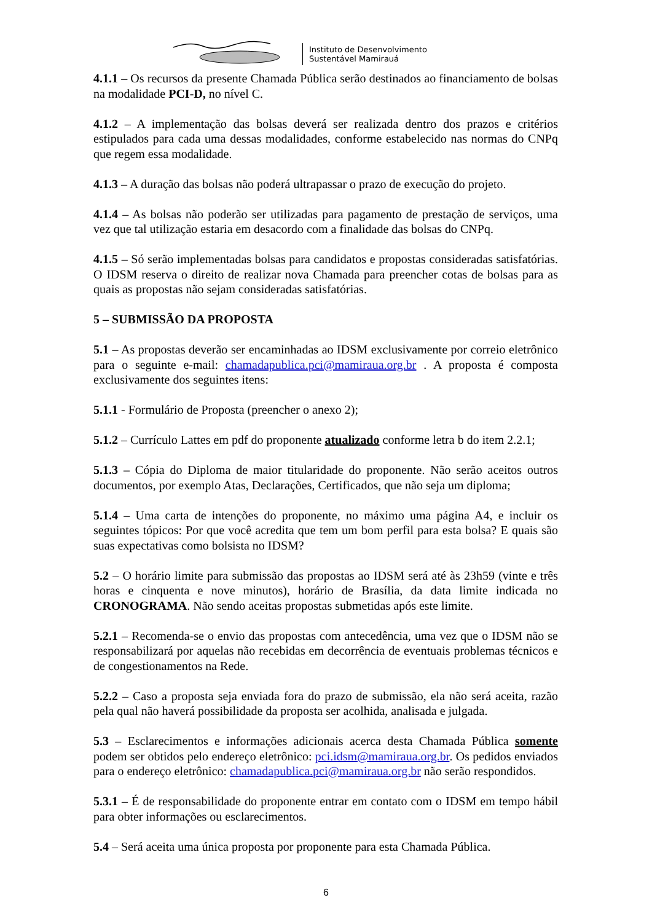Instituto de Desenvolvimento
Sustentável Mamirauá
4.1.1 – Os recursos da presente Chamada Pública serão destinados ao financiamento de bolsas na modalidade PCI-D, no nível C.
4.1.2 – A implementação das bolsas deverá ser realizada dentro dos prazos e critérios estipulados para cada uma dessas modalidades, conforme estabelecido nas normas do CNPq que regem essa modalidade.
4.1.3 – A duração das bolsas não poderá ultrapassar o prazo de execução do projeto.
4.1.4 – As bolsas não poderão ser utilizadas para pagamento de prestação de serviços, uma vez que tal utilização estaria em desacordo com a finalidade das bolsas do CNPq.
4.1.5 – Só serão implementadas bolsas para candidatos e propostas consideradas satisfatórias. O IDSM reserva o direito de realizar nova Chamada para preencher cotas de bolsas para as quais as propostas não sejam consideradas satisfatórias.
5 – SUBMISSÃO DA PROPOSTA
5.1 – As propostas deverão ser encaminhadas ao IDSM exclusivamente por correio eletrônico para o seguinte e-mail: chamadapublica.pci@mamiraua.org.br . A proposta é composta exclusivamente dos seguintes itens:
5.1.1 - Formulário de Proposta (preencher o anexo 2);
5.1.2 – Currículo Lattes em pdf do proponente atualizado conforme letra b do item 2.2.1;
5.1.3 – Cópia do Diploma de maior titularidade do proponente. Não serão aceitos outros documentos, por exemplo Atas, Declarações, Certificados, que não seja um diploma;
5.1.4 – Uma carta de intenções do proponente, no máximo uma página A4, e incluir os seguintes tópicos: Por que você acredita que tem um bom perfil para esta bolsa? E quais são suas expectativas como bolsista no IDSM?
5.2 – O horário limite para submissão das propostas ao IDSM será até às 23h59 (vinte e três horas e cinquenta e nove minutos), horário de Brasília, da data limite indicada no CRONOGRAMA. Não sendo aceitas propostas submetidas após este limite.
5.2.1 – Recomenda-se o envio das propostas com antecedência, uma vez que o IDSM não se responsabilizará por aquelas não recebidas em decorrência de eventuais problemas técnicos e de congestionamentos na Rede.
5.2.2 – Caso a proposta seja enviada fora do prazo de submissão, ela não será aceita, razão pela qual não haverá possibilidade da proposta ser acolhida, analisada e julgada.
5.3 – Esclarecimentos e informações adicionais acerca desta Chamada Pública somente podem ser obtidos pelo endereço eletrônico: pci.idsm@mamiraua.org.br. Os pedidos enviados para o endereço eletrônico: chamadapublica.pci@mamiraua.org.br não serão respondidos.
5.3.1 – É de responsabilidade do proponente entrar em contato com o IDSM em tempo hábil para obter informações ou esclarecimentos.
5.4 – Será aceita uma única proposta por proponente para esta Chamada Pública.
6